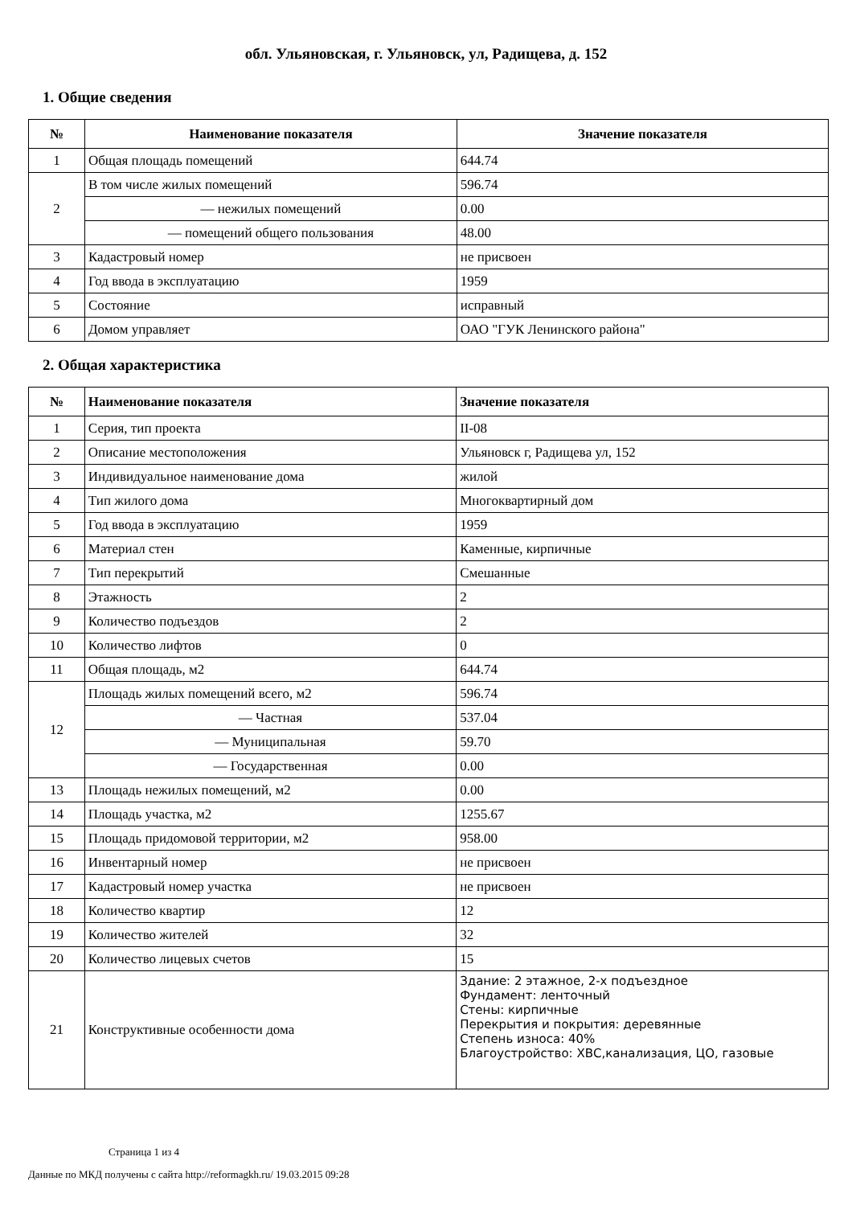обл. Ульяновская, г. Ульяновск, ул, Радищева, д. 152
1. Общие сведения
| № | Наименование показателя | Значение показателя |
| --- | --- | --- |
| 1 | Общая площадь помещений | 644.74 |
| 2 | В том числе жилых помещений | 596.74 |
| | — нежилых помещений | 0.00 |
| | — помещений общего пользования | 48.00 |
| 3 | Кадастровый номер | не присвоен |
| 4 | Год ввода в эксплуатацию | 1959 |
| 5 | Состояние | исправный |
| 6 | Домом управляет | ОАО "ГУК Ленинского района" |
2. Общая характеристика
| № | Наименование показателя | Значение показателя |
| --- | --- | --- |
| 1 | Серия, тип проекта | II-08 |
| 2 | Описание местоположения | Ульяновск г, Радищева ул, 152 |
| 3 | Индивидуальное наименование дома | жилой |
| 4 | Тип жилого дома | Многоквартирный дом |
| 5 | Год ввода в эксплуатацию | 1959 |
| 6 | Материал стен | Каменные, кирпичные |
| 7 | Тип перекрытий | Смешанные |
| 8 | Этажность | 2 |
| 9 | Количество подъездов | 2 |
| 10 | Количество лифтов | 0 |
| 11 | Общая площадь, м2 | 644.74 |
| 12 | Площадь жилых помещений всего, м2 | 596.74 |
| | — Частная | 537.04 |
| | — Муниципальная | 59.70 |
| | — Государственная | 0.00 |
| 13 | Площадь нежилых помещений, м2 | 0.00 |
| 14 | Площадь участка, м2 | 1255.67 |
| 15 | Площадь придомовой территории, м2 | 958.00 |
| 16 | Инвентарный номер | не присвоен |
| 17 | Кадастровый номер участка | не присвоен |
| 18 | Количество квартир | 12 |
| 19 | Количество жителей | 32 |
| 20 | Количество лицевых счетов | 15 |
| 21 | Конструктивные особенности дома | Здание: 2 этажное, 2-х подъездное Фундамент: ленточный Стены: кирпичные Перекрытия и покрытия: деревянные Степень износа: 40% Благоустройство: ХВС,канализация, ЦО, газовые |
Страница 1 из 4
Данные по МКД получены с сайта http://reformagkh.ru/ 19.03.2015 09:28